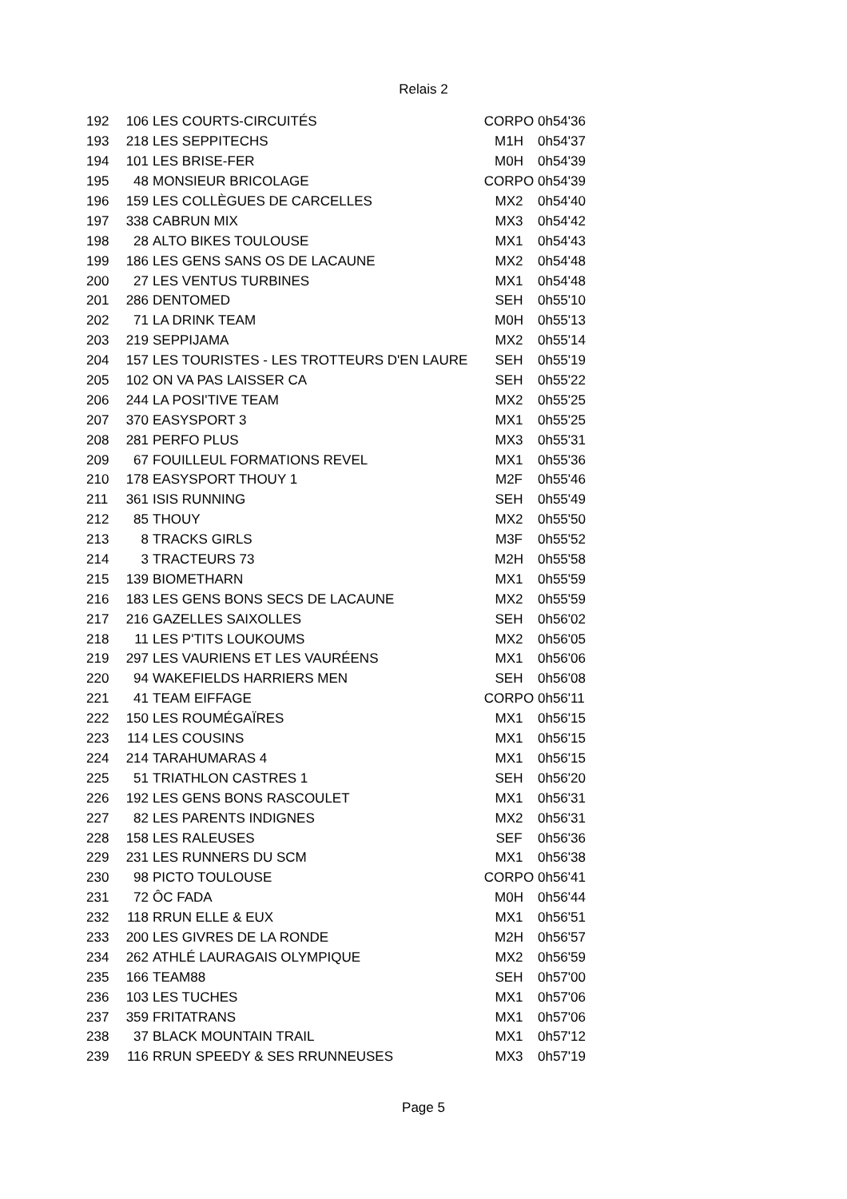Relais 2
| 192 | 106 | LES COURTS-CIRCUITÉS | CORPO | 0h54'36 |
| 193 | 218 | LES SEPPITECHS | M1H | 0h54'37 |
| 194 | 101 | LES BRISE-FER | M0H | 0h54'39 |
| 195 | 48 | MONSIEUR BRICOLAGE | CORPO | 0h54'39 |
| 196 | 159 | LES COLLÈGUES DE CARCELLES | MX2 | 0h54'40 |
| 197 | 338 | CABRUN MIX | MX3 | 0h54'42 |
| 198 | 28 | ALTO BIKES TOULOUSE | MX1 | 0h54'43 |
| 199 | 186 | LES GENS SANS OS DE LACAUNE | MX2 | 0h54'48 |
| 200 | 27 | LES VENTUS TURBINES | MX1 | 0h54'48 |
| 201 | 286 | DENTOMED | SEH | 0h55'10 |
| 202 | 71 | LA DRINK TEAM | M0H | 0h55'13 |
| 203 | 219 | SEPPIJAMA | MX2 | 0h55'14 |
| 204 | 157 | LES TOURISTES - LES TROTTEURS D'EN LAURE | SEH | 0h55'19 |
| 205 | 102 | ON VA PAS LAISSER CA | SEH | 0h55'22 |
| 206 | 244 | LA POSI'TIVE TEAM | MX2 | 0h55'25 |
| 207 | 370 | EASYSPORT 3 | MX1 | 0h55'25 |
| 208 | 281 | PERFO PLUS | MX3 | 0h55'31 |
| 209 | 67 | FOUILLEUL FORMATIONS REVEL | MX1 | 0h55'36 |
| 210 | 178 | EASYSPORT THOUY 1 | M2F | 0h55'46 |
| 211 | 361 | ISIS RUNNING | SEH | 0h55'49 |
| 212 | 85 | THOUY | MX2 | 0h55'50 |
| 213 | 8 | TRACKS GIRLS | M3F | 0h55'52 |
| 214 | 3 | TRACTEURS 73 | M2H | 0h55'58 |
| 215 | 139 | BIOMETHARN | MX1 | 0h55'59 |
| 216 | 183 | LES GENS BONS SECS DE LACAUNE | MX2 | 0h55'59 |
| 217 | 216 | GAZELLES SAIXOLLES | SEH | 0h56'02 |
| 218 | 11 | LES P'TITS LOUKOUMS | MX2 | 0h56'05 |
| 219 | 297 | LES VAURIENS ET LES VAURÉENS | MX1 | 0h56'06 |
| 220 | 94 | WAKEFIELDS HARRIERS MEN | SEH | 0h56'08 |
| 221 | 41 | TEAM EIFFAGE | CORPO | 0h56'11 |
| 222 | 150 | LES ROUMÉGAÏRES | MX1 | 0h56'15 |
| 223 | 114 | LES COUSINS | MX1 | 0h56'15 |
| 224 | 214 | TARAHUMARAS 4 | MX1 | 0h56'15 |
| 225 | 51 | TRIATHLON CASTRES 1 | SEH | 0h56'20 |
| 226 | 192 | LES GENS BONS RASCOULET | MX1 | 0h56'31 |
| 227 | 82 | LES PARENTS INDIGNES | MX2 | 0h56'31 |
| 228 | 158 | LES RALEUSES | SEF | 0h56'36 |
| 229 | 231 | LES RUNNERS DU SCM | MX1 | 0h56'38 |
| 230 | 98 | PICTO TOULOUSE | CORPO | 0h56'41 |
| 231 | 72 | ÔC FADA | M0H | 0h56'44 |
| 232 | 118 | RRUN ELLE & EUX | MX1 | 0h56'51 |
| 233 | 200 | LES GIVRES DE LA RONDE | M2H | 0h56'57 |
| 234 | 262 | ATHLÉ LAURAGAIS OLYMPIQUE | MX2 | 0h56'59 |
| 235 | 166 | TEAM88 | SEH | 0h57'00 |
| 236 | 103 | LES TUCHES | MX1 | 0h57'06 |
| 237 | 359 | FRITATRANS | MX1 | 0h57'06 |
| 238 | 37 | BLACK MOUNTAIN TRAIL | MX1 | 0h57'12 |
| 239 | 116 | RRUN SPEEDY & SES RRUNNEUSES | MX3 | 0h57'19 |
Page 5